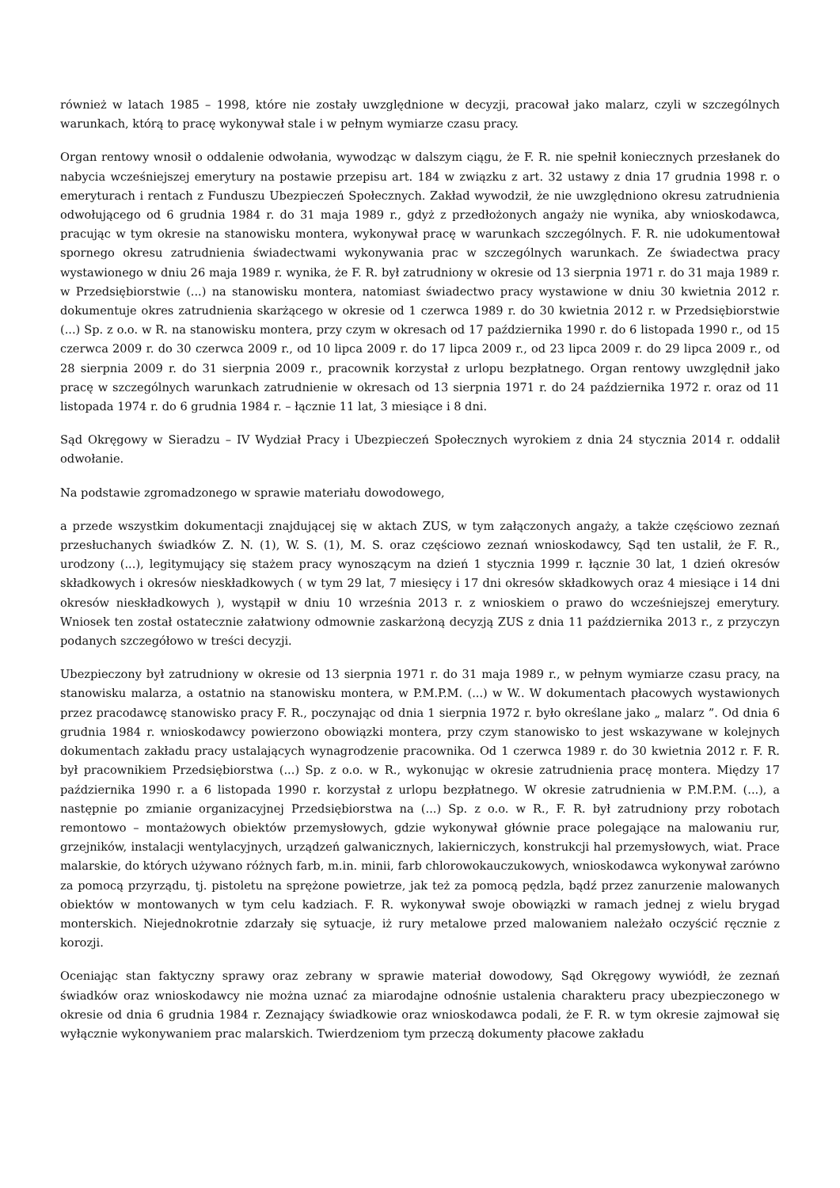również w latach 1985 – 1998, które nie zostały uwzględnione w decyzji, pracował jako malarz, czyli w szczególnych warunkach, którą to pracę wykonywał stale i w pełnym wymiarze czasu pracy.
Organ rentowy wnosił o oddalenie odwołania, wywodząc w dalszym ciągu, że F. R. nie spełnił koniecznych przesłanek do nabycia wcześniejszej emerytury na postawie przepisu art. 184 w związku z art. 32 ustawy z dnia 17 grudnia 1998 r. o emeryturach i rentach z Funduszu Ubezpieczeń Społecznych. Zakład wywodził, że nie uwzględniono okresu zatrudnienia odwołującego od 6 grudnia 1984 r. do 31 maja 1989 r., gdyż z przedłożonych angaży nie wynika, aby wnioskodawca, pracując w tym okresie na stanowisku montera, wykonywał pracę w warunkach szczególnych. F. R. nie udokumentował spornego okresu zatrudnienia świadectwami wykonywania prac w szczególnych warunkach. Ze świadectwa pracy wystawionego w dniu 26 maja 1989 r. wynika, że F. R. był zatrudniony w okresie od 13 sierpnia 1971 r. do 31 maja 1989 r. w Przedsiębiorstwie (...) na stanowisku montera, natomiast świadectwo pracy wystawione w dniu 30 kwietnia 2012 r. dokumentuje okres zatrudnienia skarżącego w okresie od 1 czerwca 1989 r. do 30 kwietnia 2012 r. w Przedsiębiorstwie (...) Sp. z o.o. w R. na stanowisku montera, przy czym w okresach od 17 października 1990 r. do 6 listopada 1990 r., od 15 czerwca 2009 r. do 30 czerwca 2009 r., od 10 lipca 2009 r. do 17 lipca 2009 r., od 23 lipca 2009 r. do 29 lipca 2009 r., od 28 sierpnia 2009 r. do 31 sierpnia 2009 r., pracownik korzystał z urlopu bezpłatnego. Organ rentowy uwzględnił jako pracę w szczególnych warunkach zatrudnienie w okresach od 13 sierpnia 1971 r. do 24 października 1972 r. oraz od 11 listopada 1974 r. do 6 grudnia 1984 r. – łącznie 11 lat, 3 miesiące i 8 dni.
Sąd Okręgowy w Sieradzu – IV Wydział Pracy i Ubezpieczeń Społecznych wyrokiem z dnia 24 stycznia 2014 r. oddalił odwołanie.
Na podstawie zgromadzonego w sprawie materiału dowodowego,
a przede wszystkim dokumentacji znajdującej się w aktach ZUS, w tym załączonych angaży, a także częściowo zeznań przesłuchanych świadków Z. N. (1), W. S. (1), M. S. oraz częściowo zeznań wnioskodawcy, Sąd ten ustalił, że F. R., urodzony (...), legitymujący się stażem pracy wynoszącym na dzień 1 stycznia 1999 r. łącznie 30 lat, 1 dzień okresów składkowych i okresów nieskładkowych ( w tym 29 lat, 7 miesięcy i 17 dni okresów składkowych oraz 4 miesiące i 14 dni okresów nieskładkowych ), wystąpił w dniu 10 września 2013 r. z wnioskiem o prawo do wcześniejszej emerytury. Wniosek ten został ostatecznie załatwiony odmownie zaskarżoną decyzją ZUS z dnia 11 października 2013 r., z przyczyn podanych szczegółowo w treści decyzji.
Ubezpieczony był zatrudniony w okresie od 13 sierpnia 1971 r. do 31 maja 1989 r., w pełnym wymiarze czasu pracy, na stanowisku malarza, a ostatnio na stanowisku montera, w P.M.P.M. (...) w W.. W dokumentach płacowych wystawionych przez pracodawcę stanowisko pracy F. R., poczynając od dnia 1 sierpnia 1972 r. było określane jako „ malarz ”. Od dnia 6 grudnia 1984 r. wnioskodawcy powierzono obowiązki montera, przy czym stanowisko to jest wskazywane w kolejnych dokumentach zakładu pracy ustalających wynagrodzenie pracownika. Od 1 czerwca 1989 r. do 30 kwietnia 2012 r. F. R. był pracownikiem Przedsiębiorstwa (...) Sp. z o.o. w R., wykonując w okresie zatrudnienia pracę montera. Między 17 października 1990 r. a 6 listopada 1990 r. korzystał z urlopu bezpłatnego. W okresie zatrudnienia w P.M.P.M. (...), a następnie po zmianie organizacyjnej Przedsiębiorstwa na (...) Sp. z o.o. w R., F. R. był zatrudniony przy robotach remontowo – montażowych obiektów przemysłowych, gdzie wykonywał głównie prace polegające na malowaniu rur, grzejników, instalacji wentylacyjnych, urządzeń galwanicznych, lakierniczych, konstrukcji hal przemysłowych, wiat. Prace malarskie, do których używano różnych farb, m.in. minii, farb chlorowokauczukowych, wnioskodawca wykonywał zarówno za pomocą przyrządu, tj. pistoletu na sprężone powietrze, jak też za pomocą pędzla, bądź przez zanurzenie malowanych obiektów w montowanych w tym celu kadziach. F. R. wykonywał swoje obowiązki w ramach jednej z wielu brygad monterskich. Niejednokrotnie zdarzały się sytuacje, iż rury metalowe przed malowaniem należało oczyścić ręcznie z korozji.
Oceniając stan faktyczny sprawy oraz zebrany w sprawie materiał dowodowy, Sąd Okręgowy wywiódł, że zeznań świadków oraz wnioskodawcy nie można uznać za miarodajne odnośnie ustalenia charakteru pracy ubezpieczonego w okresie od dnia 6 grudnia 1984 r. Zeznający świadkowie oraz wnioskodawca podali, że F. R. w tym okresie zajmował się wyłącznie wykonywaniem prac malarskich. Twierdzeniom tym przeczą dokumenty płacowe zakładu